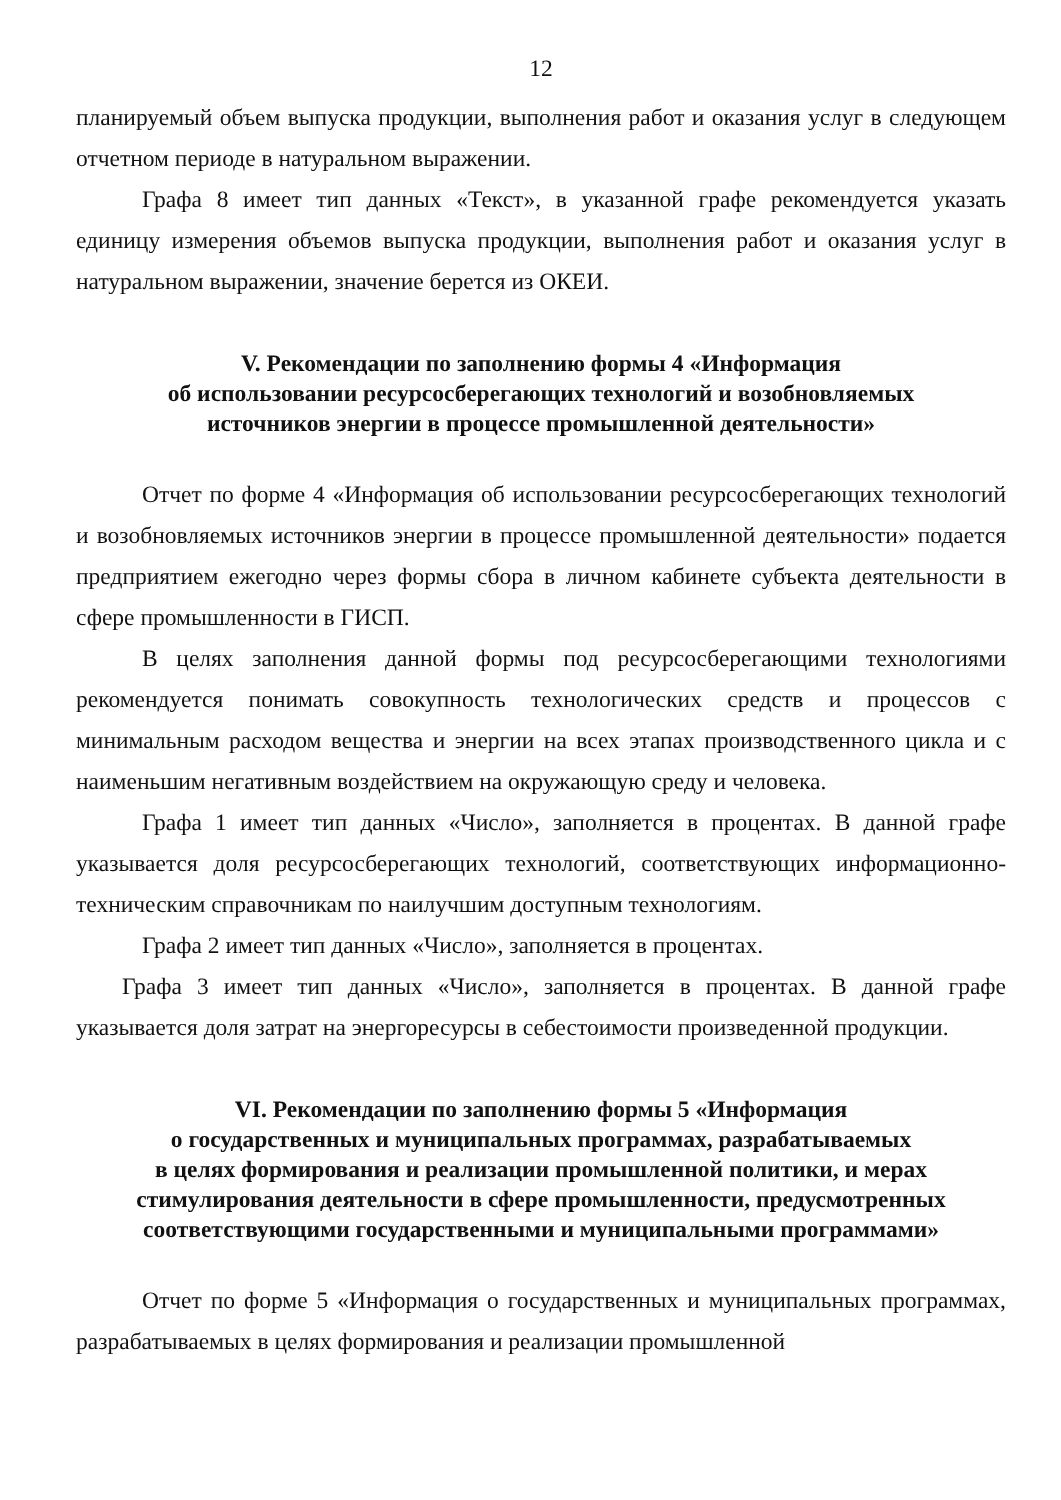12
планируемый объем выпуска продукции, выполнения работ и оказания услуг в следующем отчетном периоде в натуральном выражении.
Графа 8 имеет тип данных «Текст», в указанной графе рекомендуется указать единицу измерения объемов выпуска продукции, выполнения работ и оказания услуг в натуральном выражении, значение берется из ОКЕИ.
V. Рекомендации по заполнению формы 4 «Информация
об использовании ресурсосберегающих технологий и возобновляемых
источников энергии в процессе промышленной деятельности»
Отчет по форме 4 «Информация об использовании ресурсосберегающих технологий и возобновляемых источников энергии в процессе промышленной деятельности» подается предприятием ежегодно через формы сбора в личном кабинете субъекта деятельности в сфере промышленности в ГИСП.
В целях заполнения данной формы под ресурсосберегающими технологиями рекомендуется понимать совокупность технологических средств и процессов с минимальным расходом вещества и энергии на всех этапах производственного цикла и с наименьшим негативным воздействием на окружающую среду и человека.
Графа 1 имеет тип данных «Число», заполняется в процентах. В данной графе указывается доля ресурсосберегающих технологий, соответствующих информационно-техническим справочникам по наилучшим доступным технологиям.
Графа 2 имеет тип данных «Число», заполняется в процентах.
Графа 3 имеет тип данных «Число», заполняется в процентах. В данной графе указывается доля затрат на энергоресурсы в себестоимости произведенной продукции.
VI. Рекомендации по заполнению формы 5 «Информация
о государственных и муниципальных программах, разрабатываемых
в целях формирования и реализации промышленной политики, и мерах
стимулирования деятельности в сфере промышленности, предусмотренных
соответствующими государственными и муниципальными программами»
Отчет по форме 5 «Информация о государственных и муниципальных программах, разрабатываемых в целях формирования и реализации промышленной